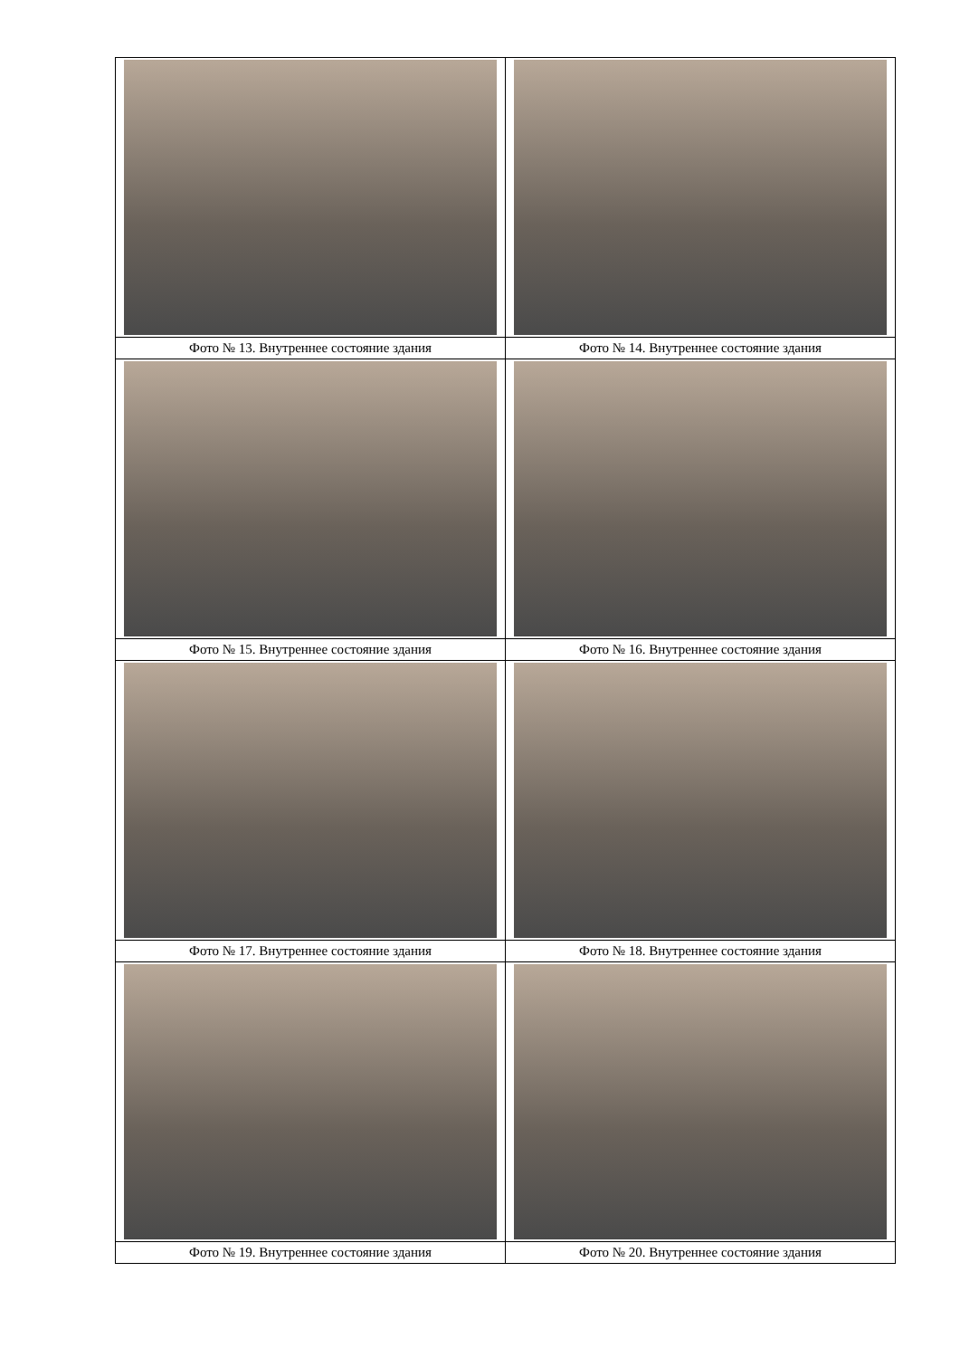| Фото № 13. Внутреннее состояние здания | Фото № 14. Внутреннее состояние здания |
| Фото № 15. Внутреннее состояние здания | Фото № 16. Внутреннее состояние здания |
| Фото № 17. Внутреннее состояние здания | Фото № 18. Внутреннее состояние здания |
| Фото № 19. Внутреннее состояние здания | Фото № 20. Внутреннее состояние здания |